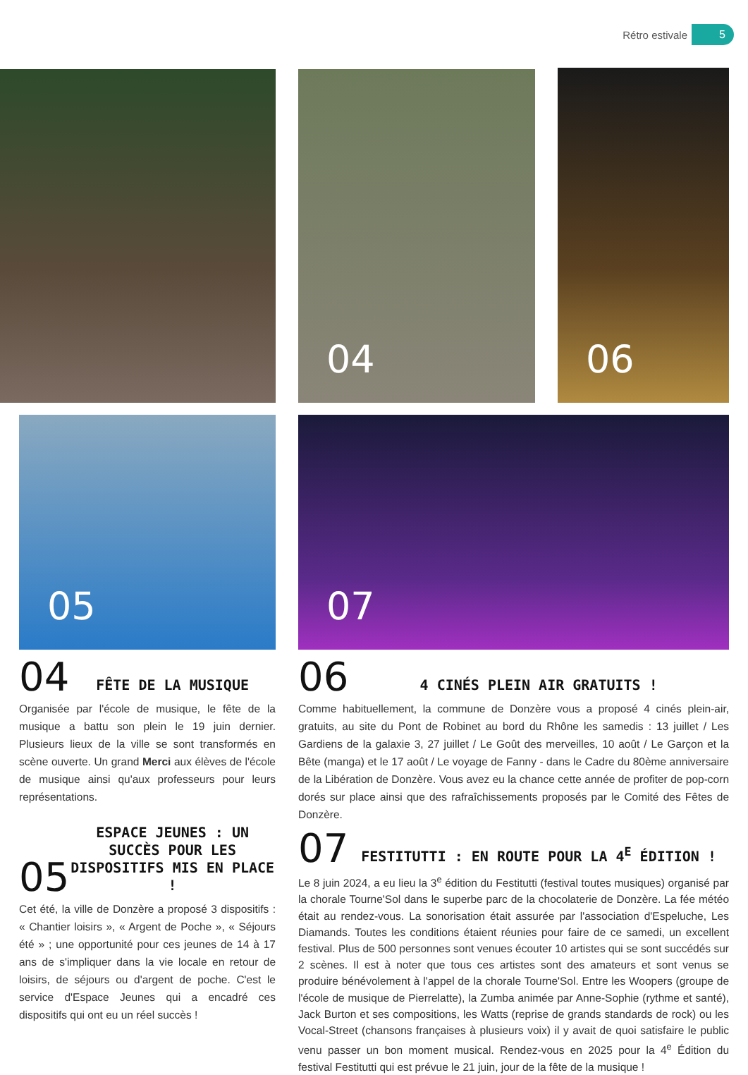Rétro estivale 5
04 06
05 07
04 FÊTE DE LA MUSIQUE
Organisée par l'école de musique, le fête de la musique a battu son plein le 19 juin dernier. Plusieurs lieux de la ville se sont transformés en scène ouverte. Un grand Merci aux élèves de l'école de musique ainsi qu'aux professeurs pour leurs représentations.
05 ESPACE JEUNES : UN SUCCÈS POUR LES DISPOSITIFS MIS EN PLACE !
Cet été, la ville de Donzère a proposé 3 dispositifs : « Chantier loisirs », « Argent de Poche », « Séjours été » ; une opportunité pour ces jeunes de 14 à 17 ans de s'impliquer dans la vie locale en retour de loisirs, de séjours ou d'argent de poche. C'est le service d'Espace Jeunes qui a encadré ces dispositifs qui ont eu un réel succès !
06 4 CINÉS PLEIN AIR GRATUITS !
Comme habituellement, la commune de Donzère vous a proposé 4 cinés plein-air, gratuits, au site du Pont de Robinet au bord du Rhône les samedis : 13 juillet / Les Gardiens de la galaxie 3, 27 juillet / Le Goût des merveilles, 10 août / Le Garçon et la Bête (manga) et le 17 août / Le voyage de Fanny - dans le Cadre du 80ème anniversaire de la Libération de Donzère. Vous avez eu la chance cette année de profiter de pop-corn dorés sur place ainsi que des rafraîchissements proposés par le Comité des Fêtes de Donzère.
07 FESTITUTTI : EN ROUTE POUR LA 4<sup>E</sup> ÉDITION !
Le 8 juin 2024, a eu lieu la 3<sup>e</sup> édition du Festitutti (festival toutes musiques) organisé par la chorale Tourne'Sol dans le superbe parc de la chocolaterie de Donzère. La fée météo était au rendez-vous. La sonorisation était assurée par l'association d'Espeluche, Les Diamands. Toutes les conditions étaient réunies pour faire de ce samedi, un excellent festival. Plus de 500 personnes sont venues écouter 10 artistes qui se sont succédés sur 2 scènes. Il est à noter que tous ces artistes sont des amateurs et sont venus se produire bénévolement à l'appel de la chorale Tourne'Sol. Entre les Woopers (groupe de l'école de musique de Pierrelatte), la Zumba animée par Anne-Sophie (rythme et santé), Jack Burton et ses compositions, les Watts (reprise de grands standards de rock) ou les Vocal-Street (chansons françaises à plusieurs voix) il y avait de quoi satisfaire le public venu passer un bon moment musical. Rendez-vous en 2025 pour la 4<sup>e</sup> Édition du festival Festitutti qui est prévue le 21 juin, jour de la fête de la musique !